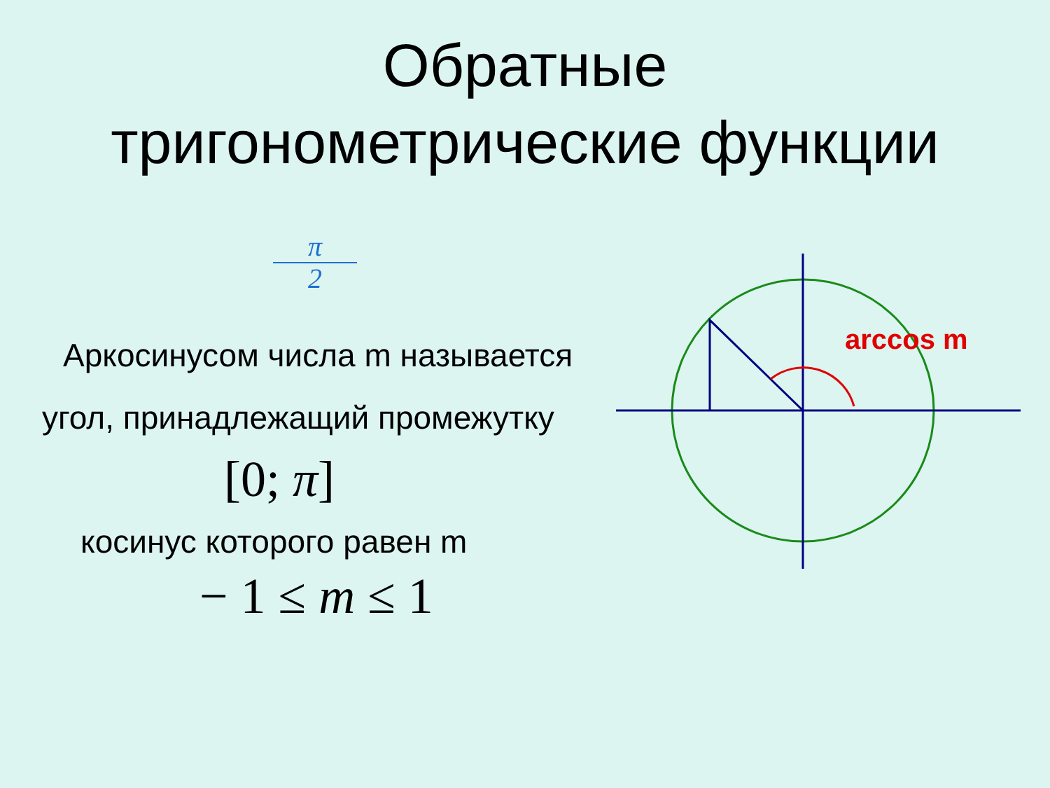Обратные
тригонометрические функции
π
2
Аркосинусом числа m называется
угол, принадлежащий промежутку
[0; π]
косинус которого равен m
− 1 ≤ m ≤ 1
arccos m